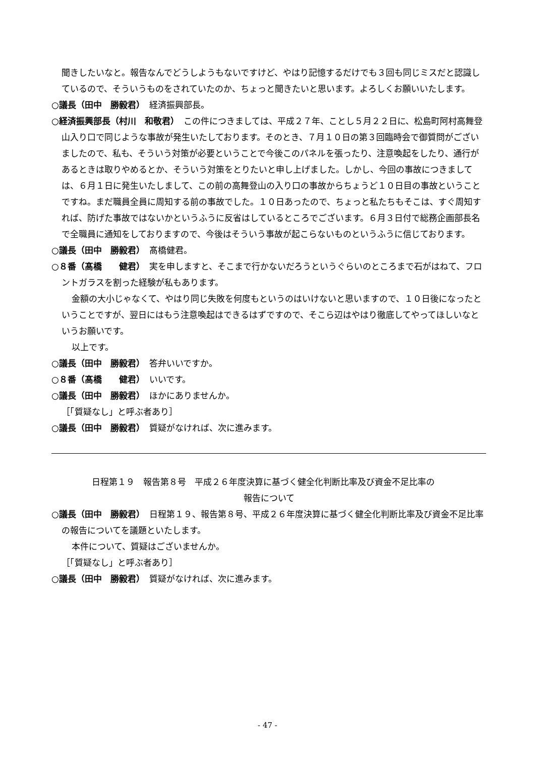聞きしたいなと。報告なんでどうしようもないですけど、やはり記憶するだけでも３回も同じミスだと認識しているので、そういうものをされていたのか、ちょっと聞きたいと思います。よろしくお願いいたします。
○議長（田中　勝毅君）　経済振興部長。
○経済振興部長（村川　和敬君）　この件につきましては、平成２７年、ことし５月２２日に、松島町阿村高舞登山入り口で同じような事故が発生いたしております。そのとき、７月１０日の第３回臨時会で御質問がございましたので、私も、そういう対策が必要ということで今後このパネルを張ったり、注意喚起をしたり、通行があるときは取りやめるとか、そういう対策をとりたいと申し上げました。しかし、今回の事故につきましては、６月１日に発生いたしまして、この前の高舞登山の入り口の事故からちょうど１０日目の事故ということですね。まだ職員全員に周知する前の事故でした。１０日あったので、ちょっと私たちもそこは、すぐ周知すれば、防げた事故ではないかというふうに反省はしているところでございます。６月３日付で総務企画部長名で全職員に通知をしておりますので、今後はそういう事故が起こらないものというふうに信じております。
○議長（田中　勝毅君）　髙橋健君。
○８番（髙橋　　健君）　実を申しますと、そこまで行かないだろうというぐらいのところまで石がはねて、フロントガラスを割った経験が私もあります。
金額の大小じゃなくて、やはり同じ失敗を何度もというのはいけないと思いますので、１０日後になったということですが、翌日にはもう注意喚起はできるはずですので、そこら辺はやはり徹底してやってほしいなというお願いです。
以上です。
○議長（田中　勝毅君）　答弁いいですか。
○８番（髙橋　　健君）　いいです。
○議長（田中　勝毅君）　ほかにありませんか。
［「質疑なし」と呼ぶ者あり］
○議長（田中　勝毅君）　質疑がなければ、次に進みます。
日程第１９　報告第８号　平成２６年度決算に基づく健全化判断比率及び資金不足比率の
報告について
○議長（田中　勝毅君）　日程第１９、報告第８号、平成２６年度決算に基づく健全化判断比率及び資金不足比率の報告についてを議題といたします。
本件について、質疑はございませんか。
［「質疑なし」と呼ぶ者あり］
○議長（田中　勝毅君）　質疑がなければ、次に進みます。
- 47 -